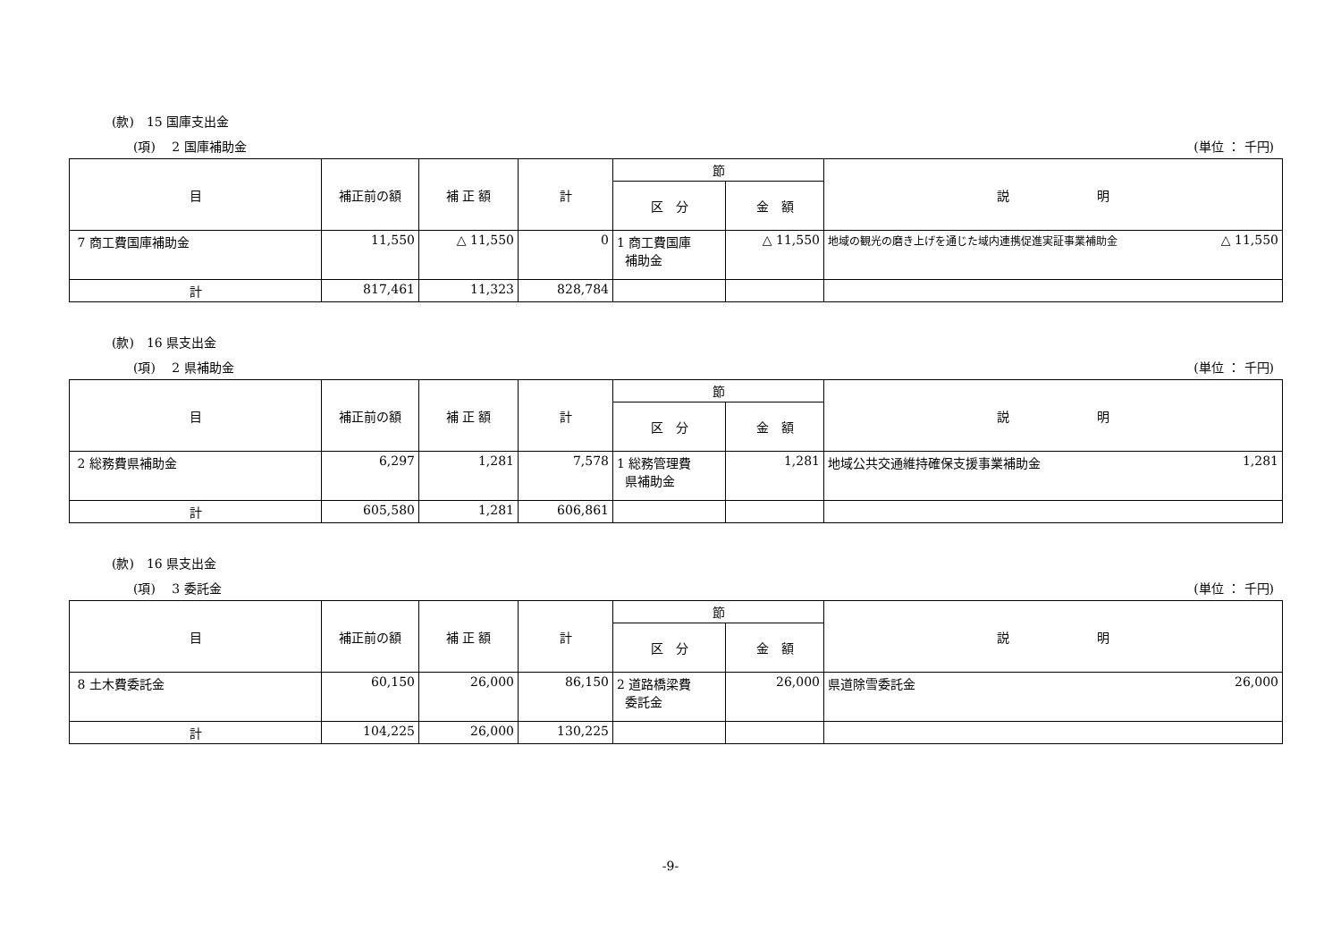(款)　15 国庫支出金
(項)　 2 国庫補助金 (単位 ： 千円)
| 目 | 補正前の額 | 補 正 額 | 計 | 節 | | 説 明 |
| --- | --- | --- | --- | --- | --- | --- |
| | | | | 区 分 | 金 額 | |
| 7 商工費国庫補助金 | 11,550 | △ 11,550 | 0 | 1 商工費国庫 補助金 | △ 11,550 | 地域の観光の磨き上げを通じた域内連携促進実証事業補助金 △ 11,550 |
| 計 | 817,461 | 11,323 | 828,784 | | | |
(款)　16 県支出金
(項)　 2 県補助金 (単位 ： 千円)
| 目 | 補正前の額 | 補 正 額 | 計 | 節 | | 説 明 |
| --- | --- | --- | --- | --- | --- | --- |
| | | | | 区 分 | 金 額 | |
| 2 総務費県補助金 | 6,297 | 1,281 | 7,578 | 1 総務管理費 県補助金 | 1,281 | 地域公共交通維持確保支援事業補助金 1,281 |
| 計 | 605,580 | 1,281 | 606,861 | | | |
(款)　16 県支出金
(項)　 3 委託金 (単位 ： 千円)
| 目 | 補正前の額 | 補 正 額 | 計 | 節 | | 説 明 |
| --- | --- | --- | --- | --- | --- | --- |
| | | | | 区 分 | 金 額 | |
| 8 土木費委託金 | 60,150 | 26,000 | 86,150 | 2 道路橋梁費 委託金 | 26,000 | 県道除雪委託金 26,000 |
| 計 | 104,225 | 26,000 | 130,225 | | | |
-9-